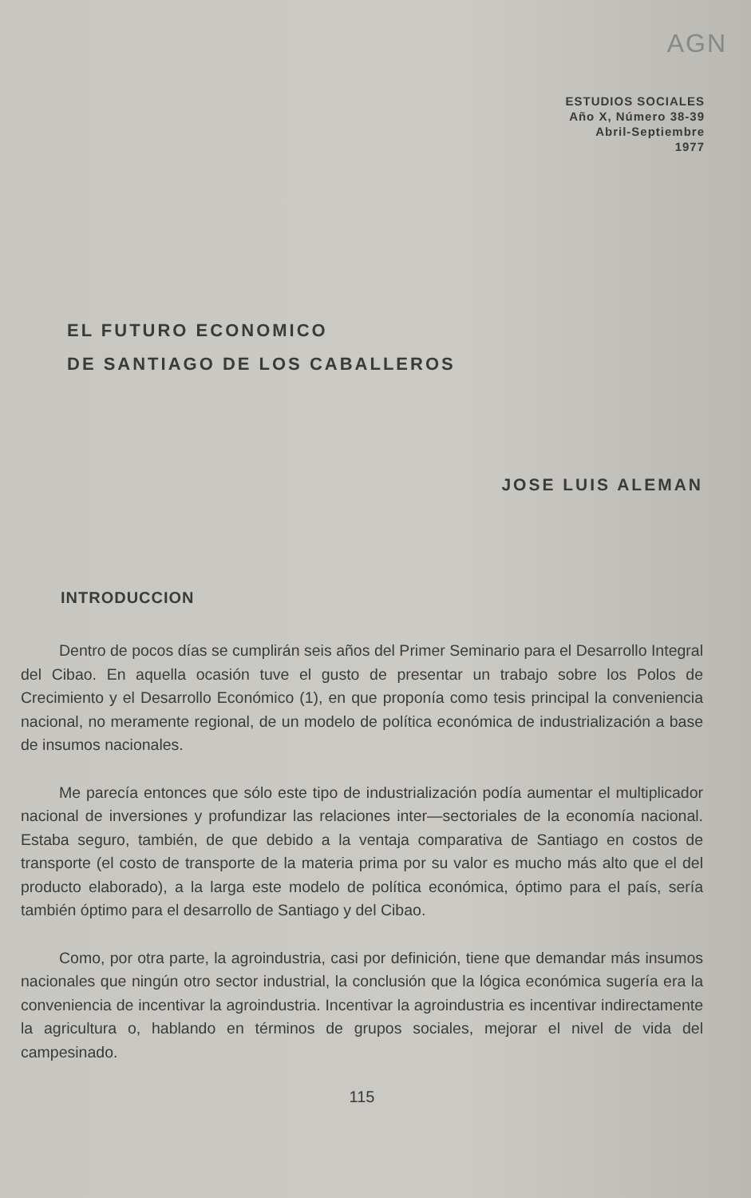AGN
ESTUDIOS SOCIALES
Año X, Número 38-39
Abril-Septiembre
1977
EL FUTURO ECONOMICO
DE SANTIAGO DE LOS CABALLEROS
JOSE LUIS ALEMAN
INTRODUCCION
Dentro de pocos días se cumplirán seis años del Primer Seminario para el Desarrollo Integral del Cibao. En aquella ocasión tuve el gusto de presentar un trabajo sobre los Polos de Crecimiento y el Desarrollo Económico (1), en que proponía como tesis principal la conveniencia nacional, no meramente regional, de un modelo de política económica de industrialización a base de insumos nacionales.
Me parecía entonces que sólo este tipo de industrialización podía aumentar el multiplicador nacional de inversiones y profundizar las relaciones inter—sectoriales de la economía nacional. Estaba seguro, también, de que debido a la ventaja comparativa de Santiago en costos de transporte (el costo de transporte de la materia prima por su valor es mucho más alto que el del producto elaborado), a la larga este modelo de política económica, óptimo para el país, sería también óptimo para el desarrollo de Santiago y del Cibao.
Como, por otra parte, la agroindustria, casi por definición, tiene que demandar más insumos nacionales que ningún otro sector industrial, la conclusión que la lógica económica sugería era la conveniencia de incentivar la agroindustria. Incentivar la agroindustria es incentivar indirectamente la agricultura o, hablando en términos de grupos sociales, mejorar el nivel de vida del campesinado.
115